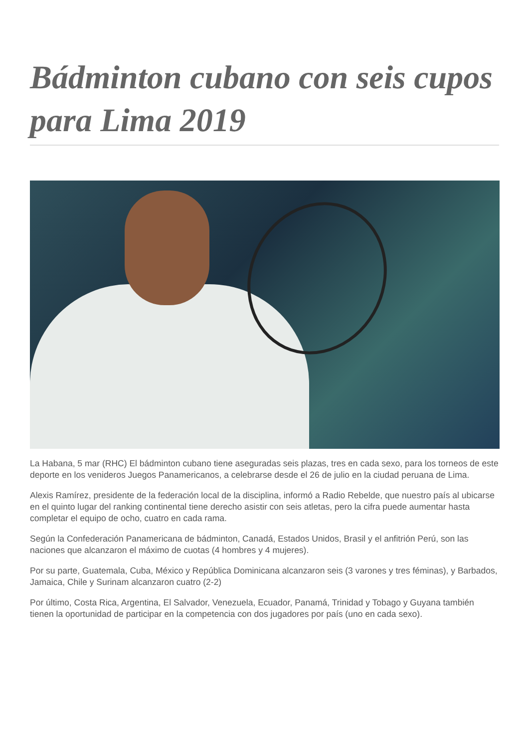Bádminton cubano con seis cupos para Lima 2019
La Habana, 5 mar (RHC) El bádminton cubano tiene aseguradas seis plazas, tres en cada sexo, para los torneos de este deporte en los venideros Juegos Panamericanos, a celebrarse desde el 26 de julio en la ciudad peruana de Lima.
Alexis Ramírez, presidente de la federación local de la disciplina, informó a Radio Rebelde, que nuestro país al ubicarse en el quinto lugar del ranking continental tiene derecho asistir con seis atletas, pero la cifra puede aumentar hasta completar el equipo de ocho, cuatro en cada rama.
Según la Confederación Panamericana de bádminton, Canadá, Estados Unidos, Brasil y el anfitrión Perú, son las naciones que alcanzaron el máximo de cuotas (4 hombres y 4 mujeres).
Por su parte, Guatemala, Cuba, México y República Dominicana alcanzaron seis (3 varones y tres féminas), y Barbados, Jamaica, Chile y Surinam alcanzaron cuatro (2-2)
Por último, Costa Rica, Argentina, El Salvador, Venezuela, Ecuador, Panamá, Trinidad y Tobago y Guyana también tienen la oportunidad de participar en la competencia con dos jugadores por país (uno en cada sexo).